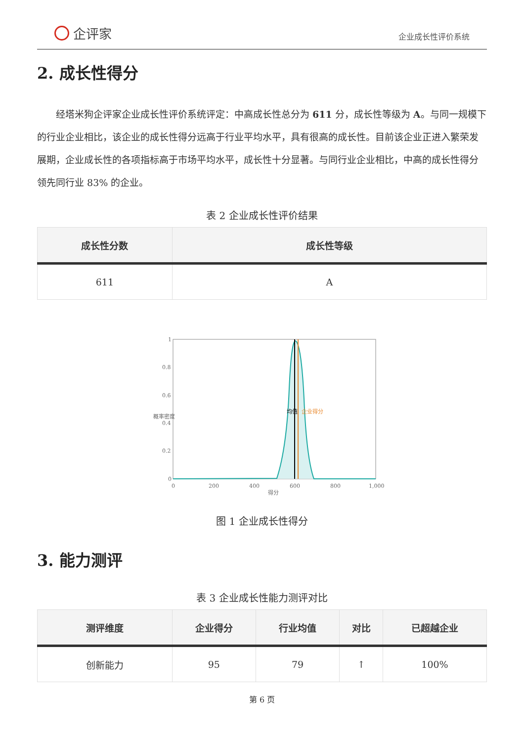企评家
企业成长性评价系统
2. 成长性得分
经塔米狗企评家企业成长性评价系统评定：中高成长性总分为 611 分，成长性等级为 A。与同一规模下的行业企业相比，该企业的成长性得分远高于行业平均水平，具有很高的成长性。目前该企业正进入繁荣发展期，企业成长性的各项指标高于市场平均水平，成长性十分显著。与同行业企业相比，中高的成长性得分领先同行业 83% 的企业。
表 2 企业成长性评价结果
| 成长性分数 | 成长性等级 |
| --- | --- |
| 611 | A |
1
0.8
0.6
0.4
0.2
0
0
200
400
600
800
1,000
得分
概率密度
均值
企业得分
图 1 企业成长性得分
3. 能力测评
表 3 企业成长性能力测评对比
| 测评维度 | 企业得分 | 行业均值 | 对比 | 已超越企业 |
| --- | --- | --- | --- | --- |
| 创新能力 | 95 | 79 | ↑ | 100% |
第 6 页